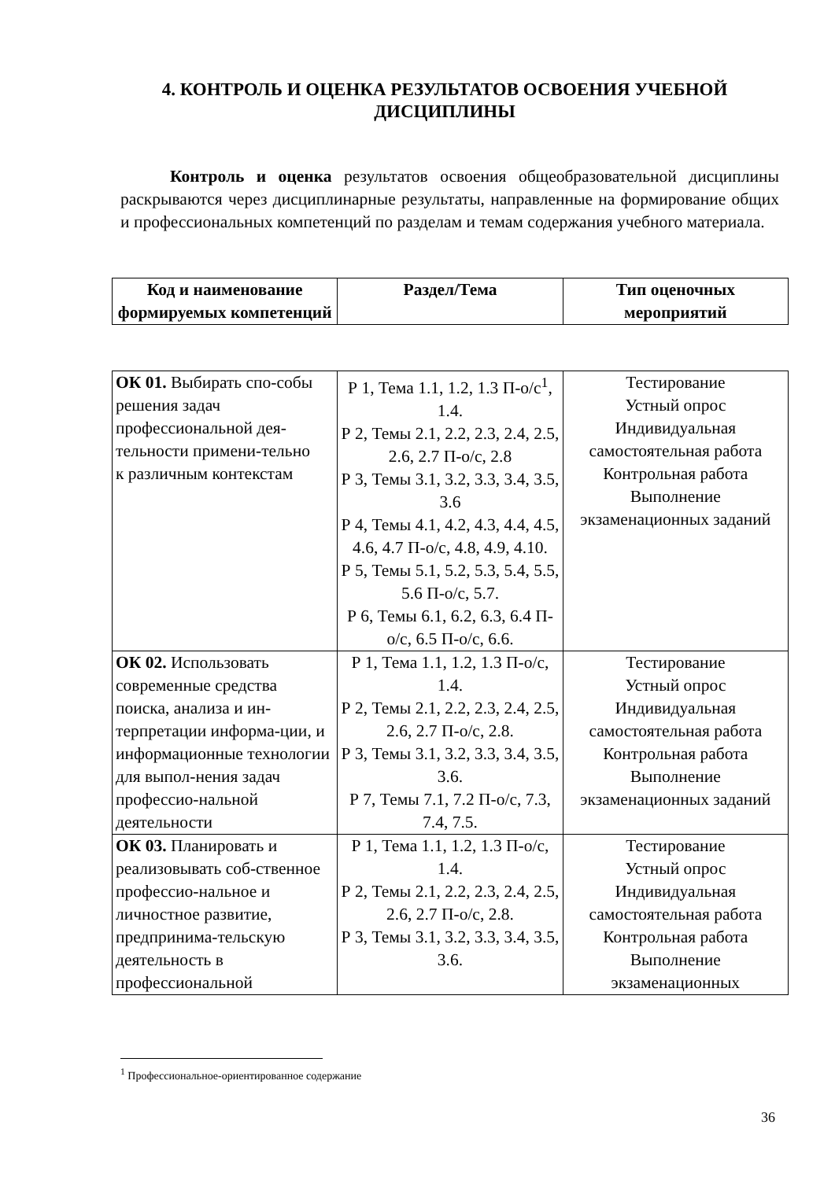4. КОНТРОЛЬ И ОЦЕНКА РЕЗУЛЬТАТОВ ОСВОЕНИЯ УЧЕБНОЙ ДИСЦИПЛИНЫ
Контроль и оценка результатов освоения общеобразовательной дисциплины раскрываются через дисциплинарные результаты, направленные на формирование общих и профессиональных компетенций по разделам и темам содержания учебного материала.
| Код и наименование формируемых компетенций | Раздел/Тема | Тип оценочных мероприятий |
| --- | --- | --- |
| ОК 01. Выбирать спо-собы решения задач профессиональной дея-тельности примени-тельно к различным контекстам | Р 1, Тема 1.1, 1.2, 1.3 П-о/с<sup>1</sup>, 1.4. Р 2, Темы 2.1, 2.2, 2.3, 2.4, 2.5, 2.6, 2.7 П-о/с, 2.8 Р 3, Темы 3.1, 3.2, 3.3, 3.4, 3.5, 3.6 Р 4, Темы 4.1, 4.2, 4.3, 4.4, 4.5, 4.6, 4.7 П-о/с, 4.8, 4.9, 4.10. Р 5, Темы 5.1, 5.2, 5.3, 5.4, 5.5, 5.6 П-о/с, 5.7. Р 6, Темы 6.1, 6.2, 6.3, 6.4 П-о/с, 6.5 П-о/с, 6.6. | Тестирование Устный опрос Индивидуальная самостоятельная работа Контрольная работа Выполнение экзаменационных заданий |
| ОК 02. Использовать современные средства поиска, анализа и ин-терпретации информа-ции, и информационные технологии для выпол-нения задач профессио-нальной деятельности | Р 1, Тема 1.1, 1.2, 1.3 П-о/с, 1.4. Р 2, Темы 2.1, 2.2, 2.3, 2.4, 2.5, 2.6, 2.7 П-о/с, 2.8. Р 3, Темы 3.1, 3.2, 3.3, 3.4, 3.5, 3.6. Р 7, Темы 7.1, 7.2 П-о/с, 7.3, 7.4, 7.5. | Тестирование Устный опрос Индивидуальная самостоятельная работа Контрольная работа Выполнение экзаменационных заданий |
| ОК 03. Планировать и реализовывать соб-ственное профессио-нальное и личностное развитие, предпринима-тельскую деятельность в профессиональной | Р 1, Тема 1.1, 1.2, 1.3 П-о/с, 1.4. Р 2, Темы 2.1, 2.2, 2.3, 2.4, 2.5, 2.6, 2.7 П-о/с, 2.8. Р 3, Темы 3.1, 3.2, 3.3, 3.4, 3.5, 3.6. | Тестирование Устный опрос Индивидуальная самостоятельная работа Контрольная работа Выполнение экзаменационных |
<sup>1</sup> Профессиональное-ориентированное содержание
36